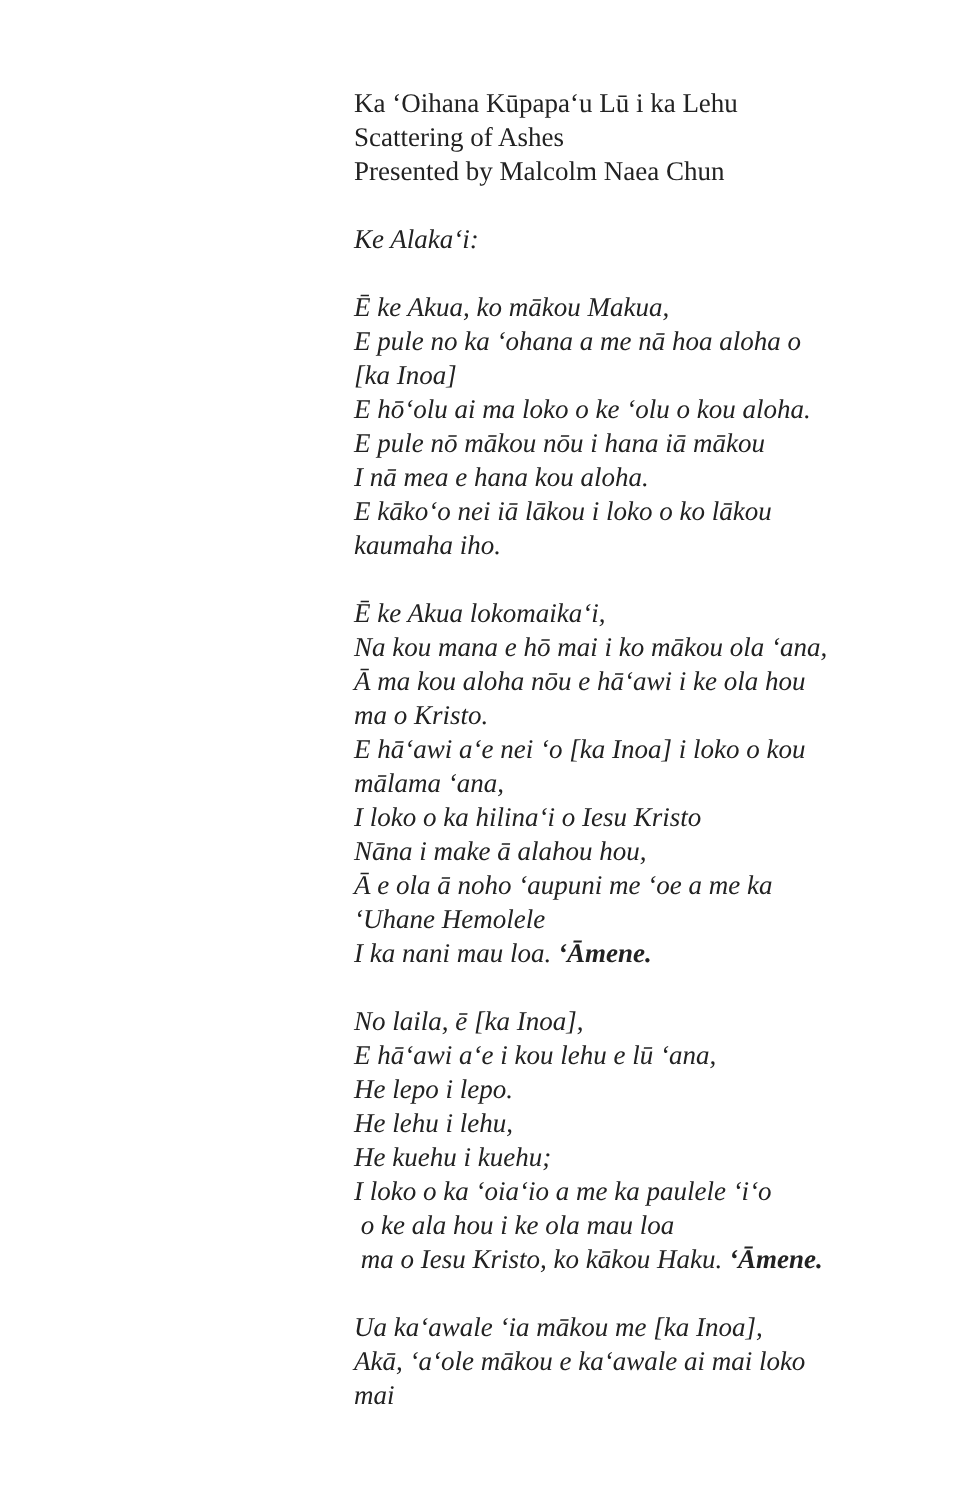Ka ‘Oihana Kūpapa‘u Lū i ka Lehu
Scattering of Ashes
Presented by Malcolm Naea Chun
Ke Alaka‘i:
Ē ke Akua, ko mākou Makua,
E pule no ka ‘ohana a me nā hoa aloha o
[ka Inoa]
E hō‘olu ai ma loko o ke ‘olu o kou aloha.
E pule nō mākou nōu i hana iā mākou
I nā mea e hana kou aloha.
E kāko‘o nei iā lākou i loko o ko lākou
kaumaha iho.
Ē ke Akua lokomaika‘i,
Na kou mana e hō mai i ko mākou ola ‘ana,
Ā ma kou aloha nōu e hā‘awi i ke ola hou
ma o Kristo.
E hā‘awi a‘e nei ‘o [ka Inoa] i loko o kou
mālama ‘ana,
I loko o ka hilina‘i o Iesu Kristo
Nāna i make ā alahou hou,
Ā e ola ā noho ‘aupuni me ‘oe a me ka
‘Uhane Hemolele
I ka nani mau loa. ‘Āmene.
No laila, ē [ka Inoa],
E hā‘awi a‘e i kou lehu e lū ‘ana,
He lepo i lepo.
He lehu i lehu,
He kuehu i kuehu;
I loko o ka ‘oia‘io a me ka paulele ‘i‘o
o ke ala hou i ke ola mau loa
ma o Iesu Kristo, ko kākou Haku. ‘Āmene.
Ua ka‘awale ‘ia mākou me [ka Inoa],
Akā, ‘a‘ole mākou e ka‘awale ai mai loko
mai